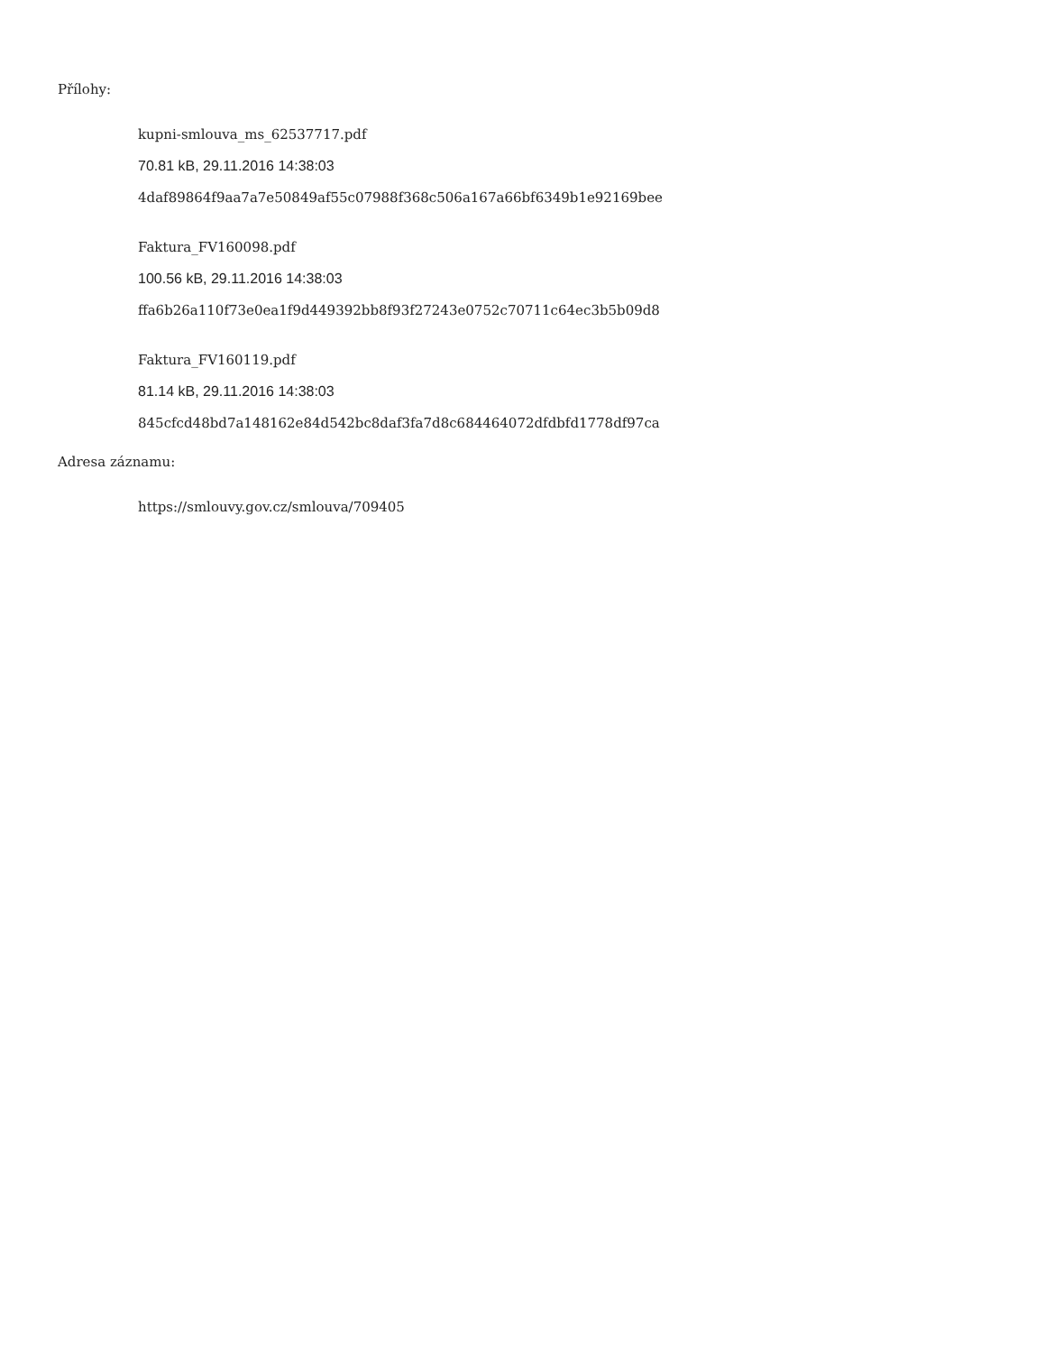Přílohy:
kupni-smlouva_ms_62537717.pdf
70.81 kB, 29.11.2016 14:38:03
4daf89864f9aa7a7e50849af55c07988f368c506a167a66bf6349b1e92169bee
Faktura_FV160098.pdf
100.56 kB, 29.11.2016 14:38:03
ffa6b26a110f73e0ea1f9d449392bb8f93f27243e0752c70711c64ec3b5b09d8
Faktura_FV160119.pdf
81.14 kB, 29.11.2016 14:38:03
845cfcd48bd7a148162e84d542bc8daf3fa7d8c684464072dfdbfd1778df97ca
Adresa záznamu:
https://smlouvy.gov.cz/smlouva/709405